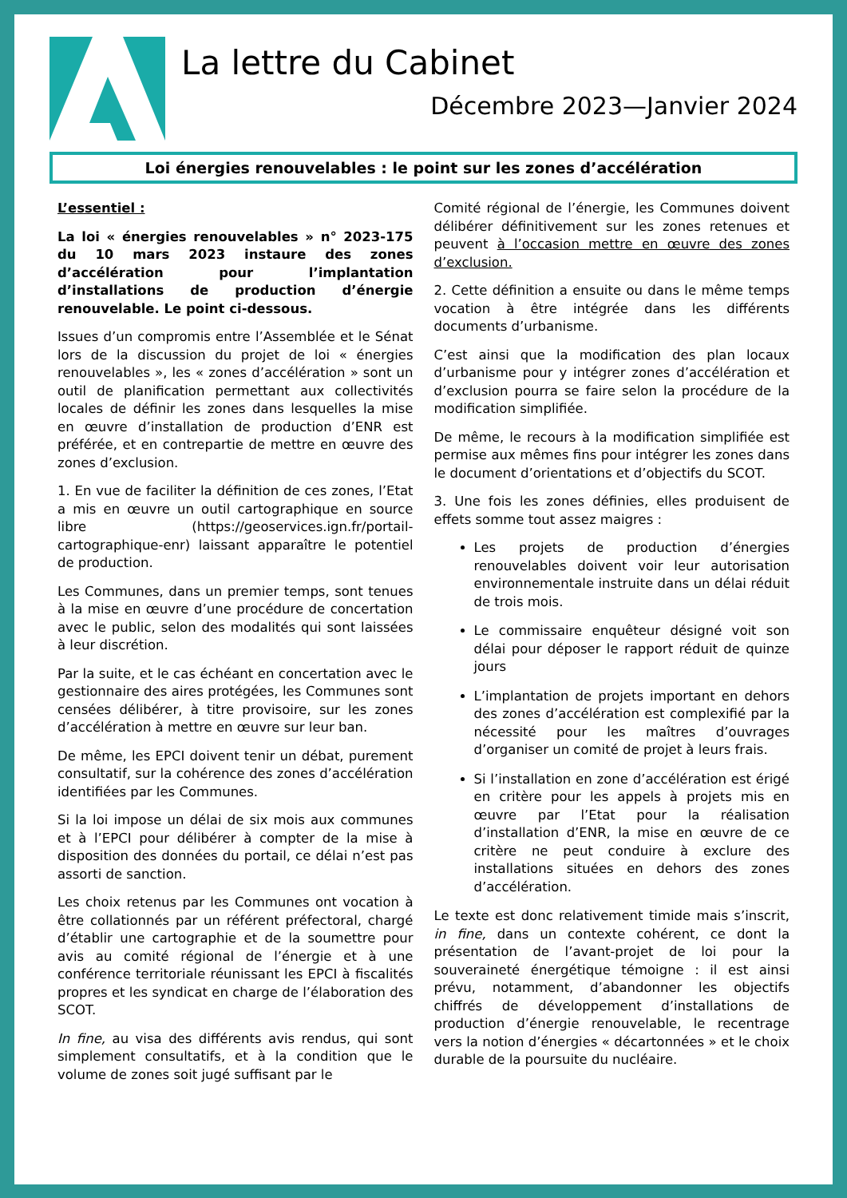La lettre du Cabinet
Décembre 2023—Janvier 2024
Loi énergies renouvelables : le point sur les zones d’accélération
L’essentiel :
La loi « énergies renouvelables » n° 2023-175 du 10 mars 2023 instaure des zones d’accélération pour l’implantation d’installations de production d’énergie renouvelable. Le point ci-dessous.
Issues d’un compromis entre l’Assemblée et le Sénat lors de la discussion du projet de loi « énergies renouvelables », les « zones d’accélération » sont un outil de planification permettant aux collectivités locales de définir les zones dans lesquelles la mise en œuvre d’installation de production d’ENR est préférée, et en contrepartie de mettre en œuvre des zones d’exclusion.
1. En vue de faciliter la définition de ces zones, l’Etat a mis en œuvre un outil cartographique en source libre (https://geoservices.ign.fr/portail-cartographique-enr) laissant apparaître le potentiel de production.
Les Communes, dans un premier temps, sont tenues à la mise en œuvre d’une procédure de concertation avec le public, selon des modalités qui sont laissées à leur discrétion.
Par la suite, et le cas échéant en concertation avec le gestionnaire des aires protégées, les Communes sont censées délibérer, à titre provisoire, sur les zones d’accélération à mettre en œuvre sur leur ban.
De même, les EPCI doivent tenir un débat, purement consultatif, sur la cohérence des zones d’accélération identifiées par les Communes.
Si la loi impose un délai de six mois aux communes et à l’EPCI pour délibérer à compter de la mise à disposition des données du portail, ce délai n’est pas assorti de sanction.
Les choix retenus par les Communes ont vocation à être collationnés par un référent préfectoral, chargé d’établir une cartographie et de la soumettre pour avis au comité régional de l’énergie et à une conférence territoriale réunissant les EPCI à fiscalités propres et les syndicat en charge de l’élaboration des SCOT.
In fine, au visa des différents avis rendus, qui sont simplement consultatifs, et à la condition que le volume de zones soit jugé suffisant par le
Comité régional de l’énergie, les Communes doivent délibérer définitivement sur les zones retenues et peuvent à l’occasion mettre en œuvre des zones d’exclusion.
2. Cette définition a ensuite ou dans le même temps vocation à être intégrée dans les différents documents d’urbanisme.
C’est ainsi que la modification des plan locaux d’urbanisme pour y intégrer zones d’accélération et d’exclusion pourra se faire selon la procédure de la modification simplifiée.
De même, le recours à la modification simplifiée est permise aux mêmes fins pour intégrer les zones dans le document d’orientations et d’objectifs du SCOT.
3. Une fois les zones définies, elles produisent de effets somme tout assez maigres :
Les projets de production d’énergies renouvelables doivent voir leur autorisation environnementale instruite dans un délai réduit de trois mois.
Le commissaire enquêteur désigné voit son délai pour déposer le rapport réduit de quinze jours
L’implantation de projets important en dehors des zones d’accélération est complexifié par la nécessité pour les maîtres d’ouvrages d’organiser un comité de projet à leurs frais.
Si l’installation en zone d’accélération est érigé en critère pour les appels à projets mis en œuvre par l’Etat pour la réalisation d’installation d’ENR, la mise en œuvre de ce critère ne peut conduire à exclure des installations situées en dehors des zones d’accélération.
Le texte est donc relativement timide mais s’inscrit, in fine, dans un contexte cohérent, ce dont la présentation de l’avant-projet de loi pour la souveraineté énergétique témoigne : il est ainsi prévu, notamment, d’abandonner les objectifs chiffrés de développement d’installations de production d’énergie renouvelable, le recentrage vers la notion d’énergies « décartonnées » et le choix durable de la poursuite du nucléaire.